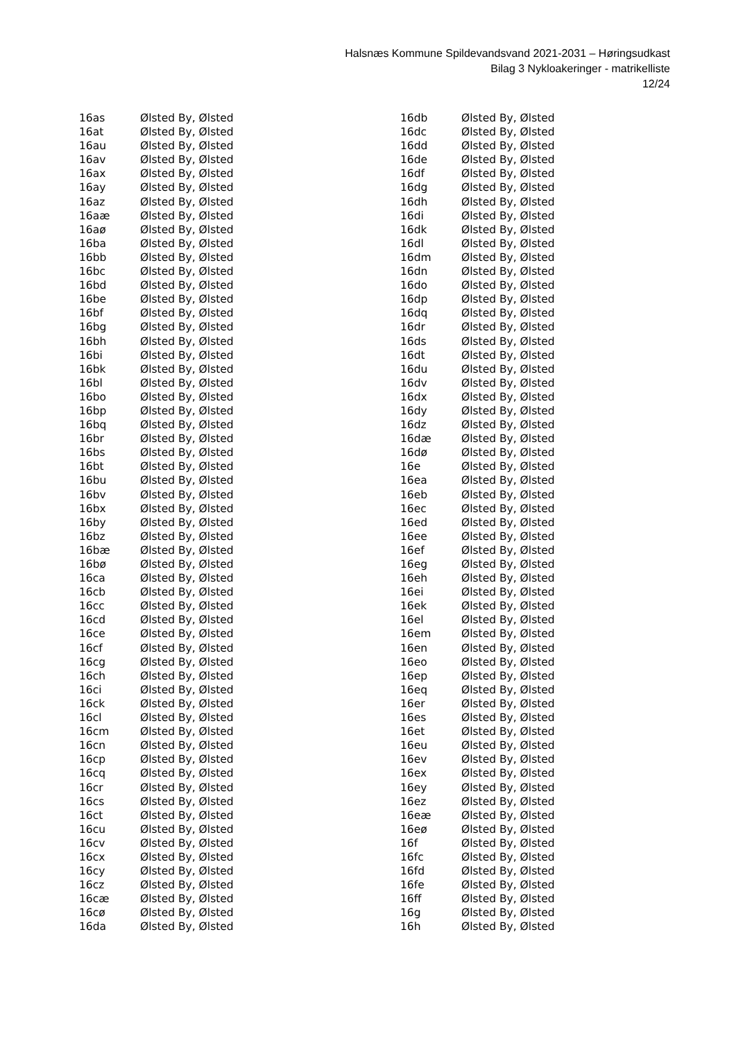Halsnæs Kommune Spildevandsvand 2021-2031 – Høringsudkast
Bilag 3 Nykloakeringer - matrikelliste
12/24
| 16as | Ølsted By, Ølsted |
| 16at | Ølsted By, Ølsted |
| 16au | Ølsted By, Ølsted |
| 16av | Ølsted By, Ølsted |
| 16ax | Ølsted By, Ølsted |
| 16ay | Ølsted By, Ølsted |
| 16az | Ølsted By, Ølsted |
| 16aæ | Ølsted By, Ølsted |
| 16aø | Ølsted By, Ølsted |
| 16ba | Ølsted By, Ølsted |
| 16bb | Ølsted By, Ølsted |
| 16bc | Ølsted By, Ølsted |
| 16bd | Ølsted By, Ølsted |
| 16be | Ølsted By, Ølsted |
| 16bf | Ølsted By, Ølsted |
| 16bg | Ølsted By, Ølsted |
| 16bh | Ølsted By, Ølsted |
| 16bi | Ølsted By, Ølsted |
| 16bk | Ølsted By, Ølsted |
| 16bl | Ølsted By, Ølsted |
| 16bo | Ølsted By, Ølsted |
| 16bp | Ølsted By, Ølsted |
| 16bq | Ølsted By, Ølsted |
| 16br | Ølsted By, Ølsted |
| 16bs | Ølsted By, Ølsted |
| 16bt | Ølsted By, Ølsted |
| 16bu | Ølsted By, Ølsted |
| 16bv | Ølsted By, Ølsted |
| 16bx | Ølsted By, Ølsted |
| 16by | Ølsted By, Ølsted |
| 16bz | Ølsted By, Ølsted |
| 16bæ | Ølsted By, Ølsted |
| 16bø | Ølsted By, Ølsted |
| 16ca | Ølsted By, Ølsted |
| 16cb | Ølsted By, Ølsted |
| 16cc | Ølsted By, Ølsted |
| 16cd | Ølsted By, Ølsted |
| 16ce | Ølsted By, Ølsted |
| 16cf | Ølsted By, Ølsted |
| 16cg | Ølsted By, Ølsted |
| 16ch | Ølsted By, Ølsted |
| 16ci | Ølsted By, Ølsted |
| 16ck | Ølsted By, Ølsted |
| 16cl | Ølsted By, Ølsted |
| 16cm | Ølsted By, Ølsted |
| 16cn | Ølsted By, Ølsted |
| 16cp | Ølsted By, Ølsted |
| 16cq | Ølsted By, Ølsted |
| 16cr | Ølsted By, Ølsted |
| 16cs | Ølsted By, Ølsted |
| 16ct | Ølsted By, Ølsted |
| 16cu | Ølsted By, Ølsted |
| 16cv | Ølsted By, Ølsted |
| 16cx | Ølsted By, Ølsted |
| 16cy | Ølsted By, Ølsted |
| 16cz | Ølsted By, Ølsted |
| 16cæ | Ølsted By, Ølsted |
| 16cø | Ølsted By, Ølsted |
| 16da | Ølsted By, Ølsted |
| 16db | Ølsted By, Ølsted |
| 16dc | Ølsted By, Ølsted |
| 16dd | Ølsted By, Ølsted |
| 16de | Ølsted By, Ølsted |
| 16df | Ølsted By, Ølsted |
| 16dg | Ølsted By, Ølsted |
| 16dh | Ølsted By, Ølsted |
| 16di | Ølsted By, Ølsted |
| 16dk | Ølsted By, Ølsted |
| 16dl | Ølsted By, Ølsted |
| 16dm | Ølsted By, Ølsted |
| 16dn | Ølsted By, Ølsted |
| 16do | Ølsted By, Ølsted |
| 16dp | Ølsted By, Ølsted |
| 16dq | Ølsted By, Ølsted |
| 16dr | Ølsted By, Ølsted |
| 16ds | Ølsted By, Ølsted |
| 16dt | Ølsted By, Ølsted |
| 16du | Ølsted By, Ølsted |
| 16dv | Ølsted By, Ølsted |
| 16dx | Ølsted By, Ølsted |
| 16dy | Ølsted By, Ølsted |
| 16dz | Ølsted By, Ølsted |
| 16dæ | Ølsted By, Ølsted |
| 16dø | Ølsted By, Ølsted |
| 16e | Ølsted By, Ølsted |
| 16ea | Ølsted By, Ølsted |
| 16eb | Ølsted By, Ølsted |
| 16ec | Ølsted By, Ølsted |
| 16ed | Ølsted By, Ølsted |
| 16ee | Ølsted By, Ølsted |
| 16ef | Ølsted By, Ølsted |
| 16eg | Ølsted By, Ølsted |
| 16eh | Ølsted By, Ølsted |
| 16ei | Ølsted By, Ølsted |
| 16ek | Ølsted By, Ølsted |
| 16el | Ølsted By, Ølsted |
| 16em | Ølsted By, Ølsted |
| 16en | Ølsted By, Ølsted |
| 16eo | Ølsted By, Ølsted |
| 16ep | Ølsted By, Ølsted |
| 16eq | Ølsted By, Ølsted |
| 16er | Ølsted By, Ølsted |
| 16es | Ølsted By, Ølsted |
| 16et | Ølsted By, Ølsted |
| 16eu | Ølsted By, Ølsted |
| 16ev | Ølsted By, Ølsted |
| 16ex | Ølsted By, Ølsted |
| 16ey | Ølsted By, Ølsted |
| 16ez | Ølsted By, Ølsted |
| 16eæ | Ølsted By, Ølsted |
| 16eø | Ølsted By, Ølsted |
| 16f | Ølsted By, Ølsted |
| 16fc | Ølsted By, Ølsted |
| 16fd | Ølsted By, Ølsted |
| 16fe | Ølsted By, Ølsted |
| 16ff | Ølsted By, Ølsted |
| 16g | Ølsted By, Ølsted |
| 16h | Ølsted By, Ølsted |